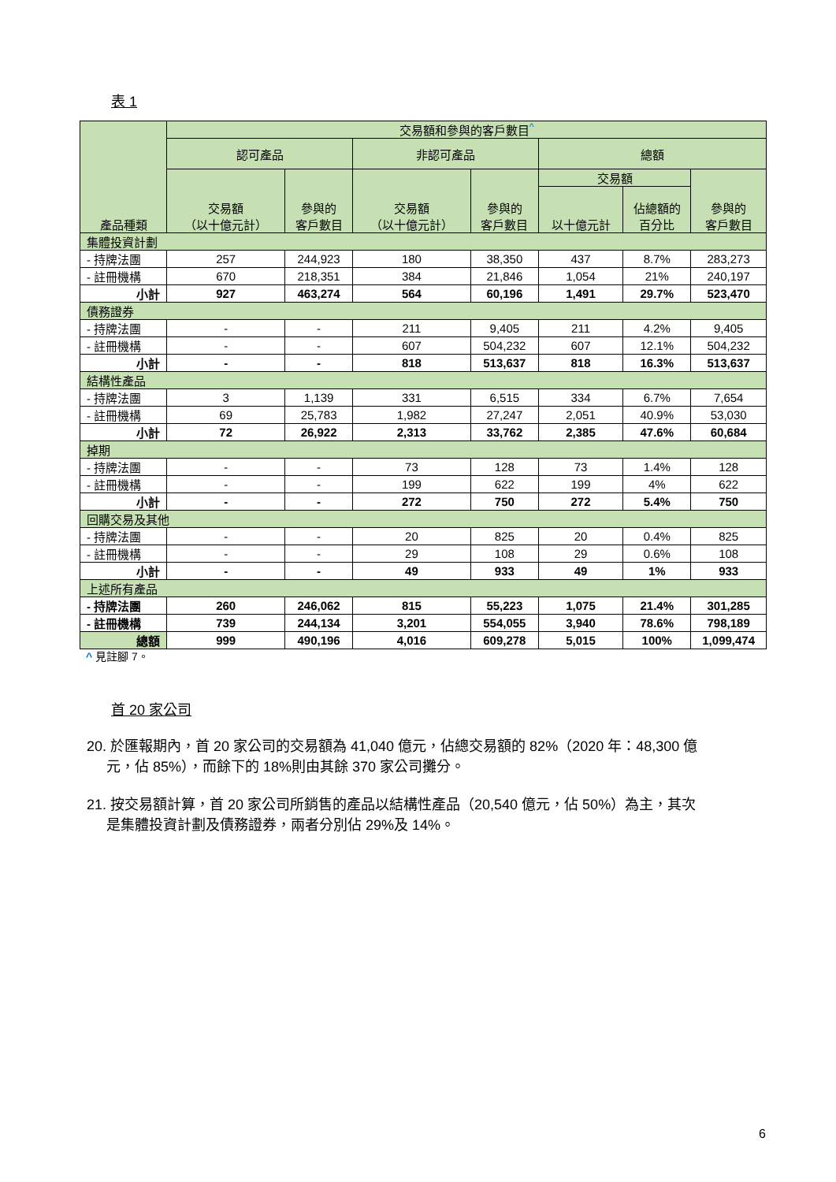表 1
| 產品種類 | 交易額和參與的客戶數目<sup>^</sup> | | | | | | |
| --- | --- | --- | --- | --- | --- | --- | --- |
| | 認可產品 | | 非認可產品 | | 總額 | | |
| | 交易額 （以十億元計） | 參與的 客戶數目 | 交易額 （以十億元計） | 參與的 客戶數目 | 交易額 | | 參與的 客戶數目 |
| | | | | | 以十億元計 | 佔總額的 百分比 | |
| 集體投資計劃 | | | | | | | |
| - 持牌法團 | 257 | 244,923 | 180 | 38,350 | 437 | 8.7% | 283,273 |
| - 註冊機構 | 670 | 218,351 | 384 | 21,846 | 1,054 | 21% | 240,197 |
| 小計 | 927 | 463,274 | 564 | 60,196 | 1,491 | 29.7% | 523,470 |
| 債務證券 | | | | | | | |
| - 持牌法團 | - | - | 211 | 9,405 | 211 | 4.2% | 9,405 |
| - 註冊機構 | - | - | 607 | 504,232 | 607 | 12.1% | 504,232 |
| 小計 | - | - | 818 | 513,637 | 818 | 16.3% | 513,637 |
| 結構性產品 | | | | | | | |
| - 持牌法團 | 3 | 1,139 | 331 | 6,515 | 334 | 6.7% | 7,654 |
| - 註冊機構 | 69 | 25,783 | 1,982 | 27,247 | 2,051 | 40.9% | 53,030 |
| 小計 | 72 | 26,922 | 2,313 | 33,762 | 2,385 | 47.6% | 60,684 |
| 掉期 | | | | | | | |
| - 持牌法團 | - | - | 73 | 128 | 73 | 1.4% | 128 |
| - 註冊機構 | - | - | 199 | 622 | 199 | 4% | 622 |
| 小計 | - | - | 272 | 750 | 272 | 5.4% | 750 |
| 回購交易及其他 | | | | | | | |
| - 持牌法團 | - | - | 20 | 825 | 20 | 0.4% | 825 |
| - 註冊機構 | - | - | 29 | 108 | 29 | 0.6% | 108 |
| 小計 | - | - | 49 | 933 | 49 | 1% | 933 |
| 上述所有產品 | | | | | | | |
| - 持牌法團 | 260 | 246,062 | 815 | 55,223 | 1,075 | 21.4% | 301,285 |
| - 註冊機構 | 739 | 244,134 | 3,201 | 554,055 | 3,940 | 78.6% | 798,189 |
| 總額 | 999 | 490,196 | 4,016 | 609,278 | 5,015 | 100% | 1,099,474 |
^ 見註腳 7。
首 20 家公司
20. 於匯報期內，首 20 家公司的交易額為 41,040 億元，佔總交易額的 82%（2020 年：48,300 億
元，佔 85%），而餘下的 18%則由其餘 370 家公司攤分。
21. 按交易額計算，首 20 家公司所銷售的產品以結構性產品（20,540 億元，佔 50%）為主，其次
是集體投資計劃及債務證券，兩者分別佔 29%及 14%。
6